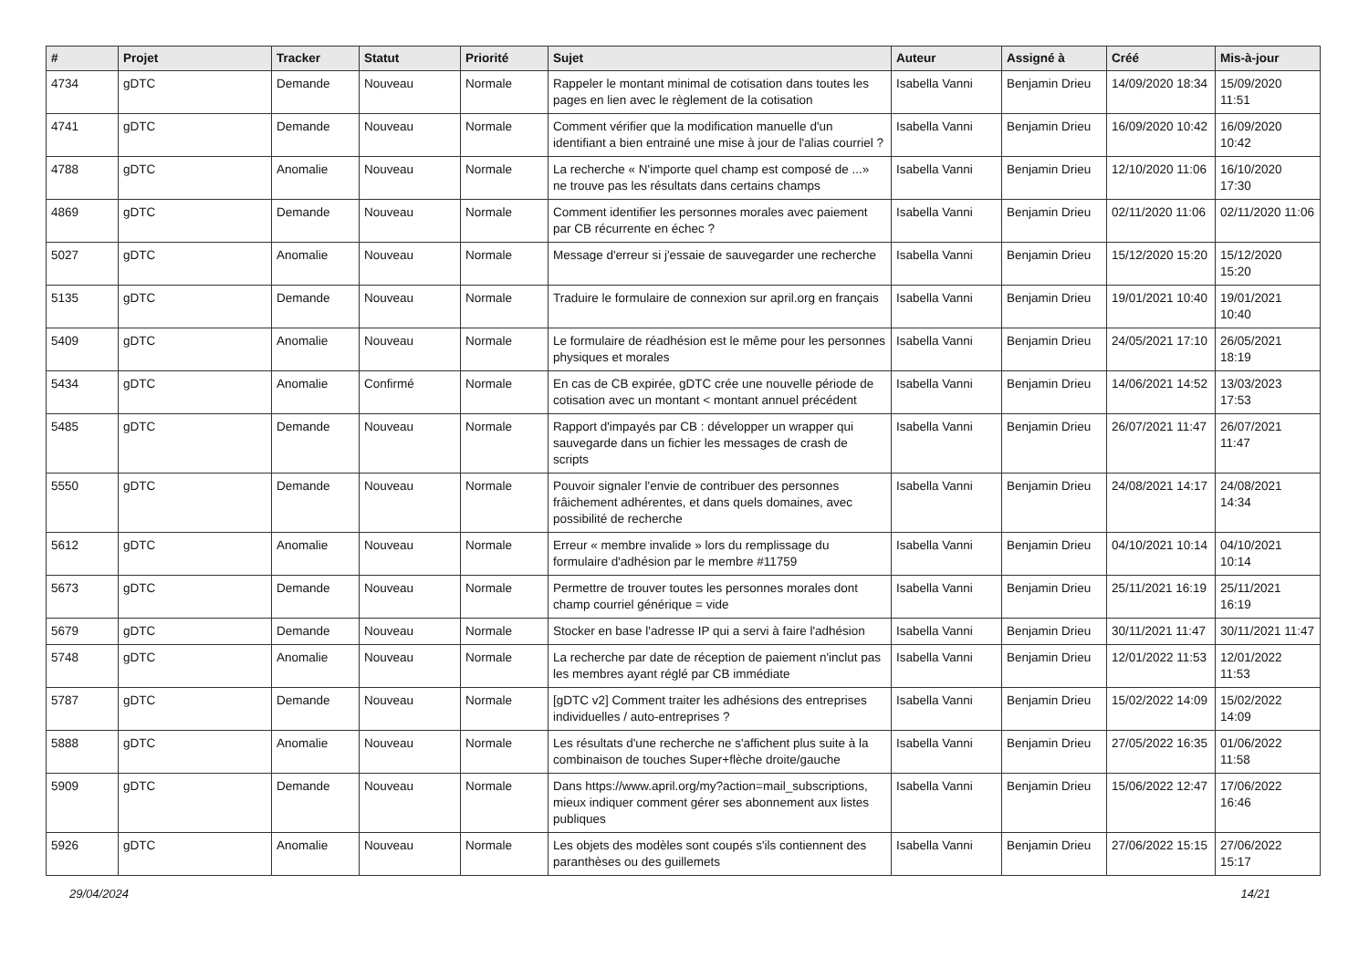| # | Projet | Tracker | Statut | Priorité | Sujet | Auteur | Assigné à | Créé | Mis-à-jour |
| --- | --- | --- | --- | --- | --- | --- | --- | --- | --- |
| 4734 | gDTC | Demande | Nouveau | Normale | Rappeler le montant minimal de cotisation dans toutes les pages en lien avec le règlement de la cotisation | Isabella Vanni | Benjamin Drieu | 14/09/2020 18:34 | 15/09/2020 11:51 |
| 4741 | gDTC | Demande | Nouveau | Normale | Comment vérifier que la modification manuelle d'un identifiant a bien entrainé une mise à jour de l'alias courriel ? | Isabella Vanni | Benjamin Drieu | 16/09/2020 10:42 | 16/09/2020 10:42 |
| 4788 | gDTC | Anomalie | Nouveau | Normale | La recherche « N'importe quel champ est composé de ...» ne trouve pas les résultats dans certains champs | Isabella Vanni | Benjamin Drieu | 12/10/2020 11:06 | 16/10/2020 17:30 |
| 4869 | gDTC | Demande | Nouveau | Normale | Comment identifier les personnes morales avec paiement par CB récurrente en échec ? | Isabella Vanni | Benjamin Drieu | 02/11/2020 11:06 | 02/11/2020 11:06 |
| 5027 | gDTC | Anomalie | Nouveau | Normale | Message d'erreur si j'essaie de sauvegarder une recherche | Isabella Vanni | Benjamin Drieu | 15/12/2020 15:20 | 15/12/2020 15:20 |
| 5135 | gDTC | Demande | Nouveau | Normale | Traduire le formulaire de connexion sur april.org en français | Isabella Vanni | Benjamin Drieu | 19/01/2021 10:40 | 19/01/2021 10:40 |
| 5409 | gDTC | Anomalie | Nouveau | Normale | Le formulaire de réadhésion est le même pour les personnes physiques et morales | Isabella Vanni | Benjamin Drieu | 24/05/2021 17:10 | 26/05/2021 18:19 |
| 5434 | gDTC | Anomalie | Confirmé | Normale | En cas de CB expirée, gDTC crée une nouvelle période de cotisation avec un montant < montant annuel précédent | Isabella Vanni | Benjamin Drieu | 14/06/2021 14:52 | 13/03/2023 17:53 |
| 5485 | gDTC | Demande | Nouveau | Normale | Rapport d'impayés par CB : développer un wrapper qui sauvegarde dans un fichier les messages de crash de scripts | Isabella Vanni | Benjamin Drieu | 26/07/2021 11:47 | 26/07/2021 11:47 |
| 5550 | gDTC | Demande | Nouveau | Normale | Pouvoir signaler l'envie de contribuer des personnes frâichement adhérentes, et dans quels domaines, avec possibilité de recherche | Isabella Vanni | Benjamin Drieu | 24/08/2021 14:17 | 24/08/2021 14:34 |
| 5612 | gDTC | Anomalie | Nouveau | Normale | Erreur « membre invalide » lors du remplissage du formulaire d'adhésion par le membre #11759 | Isabella Vanni | Benjamin Drieu | 04/10/2021 10:14 | 04/10/2021 10:14 |
| 5673 | gDTC | Demande | Nouveau | Normale | Permettre de trouver toutes les personnes morales dont champ courriel générique = vide | Isabella Vanni | Benjamin Drieu | 25/11/2021 16:19 | 25/11/2021 16:19 |
| 5679 | gDTC | Demande | Nouveau | Normale | Stocker en base l'adresse IP qui a servi à faire l'adhésion | Isabella Vanni | Benjamin Drieu | 30/11/2021 11:47 | 30/11/2021 11:47 |
| 5748 | gDTC | Anomalie | Nouveau | Normale | La recherche par date de réception de paiement n'inclut pas les membres ayant réglé par CB immédiate | Isabella Vanni | Benjamin Drieu | 12/01/2022 11:53 | 12/01/2022 11:53 |
| 5787 | gDTC | Demande | Nouveau | Normale | [gDTC v2] Comment traiter les adhésions des entreprises individuelles / auto-entreprises ? | Isabella Vanni | Benjamin Drieu | 15/02/2022 14:09 | 15/02/2022 14:09 |
| 5888 | gDTC | Anomalie | Nouveau | Normale | Les résultats d'une recherche ne s'affichent plus suite à la combinaison de touches Super+flèche droite/gauche | Isabella Vanni | Benjamin Drieu | 27/05/2022 16:35 | 01/06/2022 11:58 |
| 5909 | gDTC | Demande | Nouveau | Normale | Dans https://www.april.org/my?action=mail_subscriptions, mieux indiquer comment gérer ses abonnement aux listes publiques | Isabella Vanni | Benjamin Drieu | 15/06/2022 12:47 | 17/06/2022 16:46 |
| 5926 | gDTC | Anomalie | Nouveau | Normale | Les objets des modèles sont coupés s'ils contiennent des paranthèses ou des guillemets | Isabella Vanni | Benjamin Drieu | 27/06/2022 15:15 | 27/06/2022 15:17 |
29/04/2024 14/21